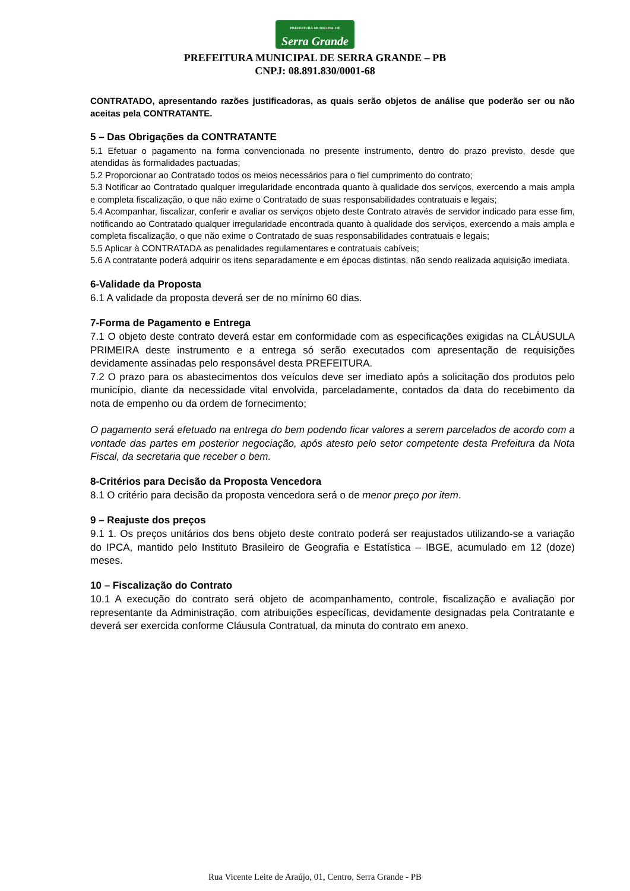PREFEITURA MUNICIPAL DE Serra Grande
PREFEITURA MUNICIPAL DE SERRA GRANDE – PB
CNPJ: 08.891.830/0001-68
CONTRATADO, apresentando razões justificadoras, as quais serão objetos de análise que poderão ser ou não aceitas pela CONTRATANTE.
5 – Das Obrigações da CONTRATANTE
5.1 Efetuar o pagamento na forma convencionada no presente instrumento, dentro do prazo previsto, desde que atendidas às formalidades pactuadas;
5.2 Proporcionar ao Contratado todos os meios necessários para o fiel cumprimento do contrato;
5.3 Notificar ao Contratado qualquer irregularidade encontrada quanto à qualidade dos serviços, exercendo a mais ampla e completa fiscalização, o que não exime o Contratado de suas responsabilidades contratuais e legais;
5.4 Acompanhar, fiscalizar, conferir e avaliar os serviços objeto deste Contrato através de servidor indicado para esse fim, notificando ao Contratado qualquer irregularidade encontrada quanto à qualidade dos serviços, exercendo a mais ampla e completa fiscalização, o que não exime o Contratado de suas responsabilidades contratuais e legais;
5.5 Aplicar à CONTRATADA as penalidades regulamentares e contratuais cabíveis;
5.6 A contratante poderá adquirir os itens separadamente e em épocas distintas, não sendo realizada aquisição imediata.
6-Validade da Proposta
6.1 A validade da proposta deverá ser de no mínimo 60 dias.
7-Forma de Pagamento e Entrega
7.1 O objeto deste contrato deverá estar em conformidade com as especificações exigidas na CLÁUSULA PRIMEIRA deste instrumento e a entrega só serão executados com apresentação de requisições devidamente assinadas pelo responsável desta PREFEITURA.
7.2 O prazo para os abastecimentos dos veículos deve ser imediato após a solicitação dos produtos pelo município, diante da necessidade vital envolvida, parceladamente, contados da data do recebimento da nota de empenho ou da ordem de fornecimento;
O pagamento será efetuado na entrega do bem podendo ficar valores a serem parcelados de acordo com a vontade das partes em posterior negociação, após atesto pelo setor competente desta Prefeitura da Nota Fiscal, da secretaria que receber o bem.
8-Critérios para Decisão da Proposta Vencedora
8.1 O critério para decisão da proposta vencedora será o de menor preço por item.
9 – Reajuste dos preços
9.1 1. Os preços unitários dos bens objeto deste contrato poderá ser reajustados utilizando-se a variação do IPCA, mantido pelo Instituto Brasileiro de Geografia e Estatística – IBGE, acumulado em 12 (doze) meses.
10 – Fiscalização do Contrato
10.1 A execução do contrato será objeto de acompanhamento, controle, fiscalização e avaliação por representante da Administração, com atribuições específicas, devidamente designadas pela Contratante e deverá ser exercida conforme Cláusula Contratual, da minuta do contrato em anexo.
Rua Vicente Leite de Araújo, 01, Centro, Serra Grande - PB